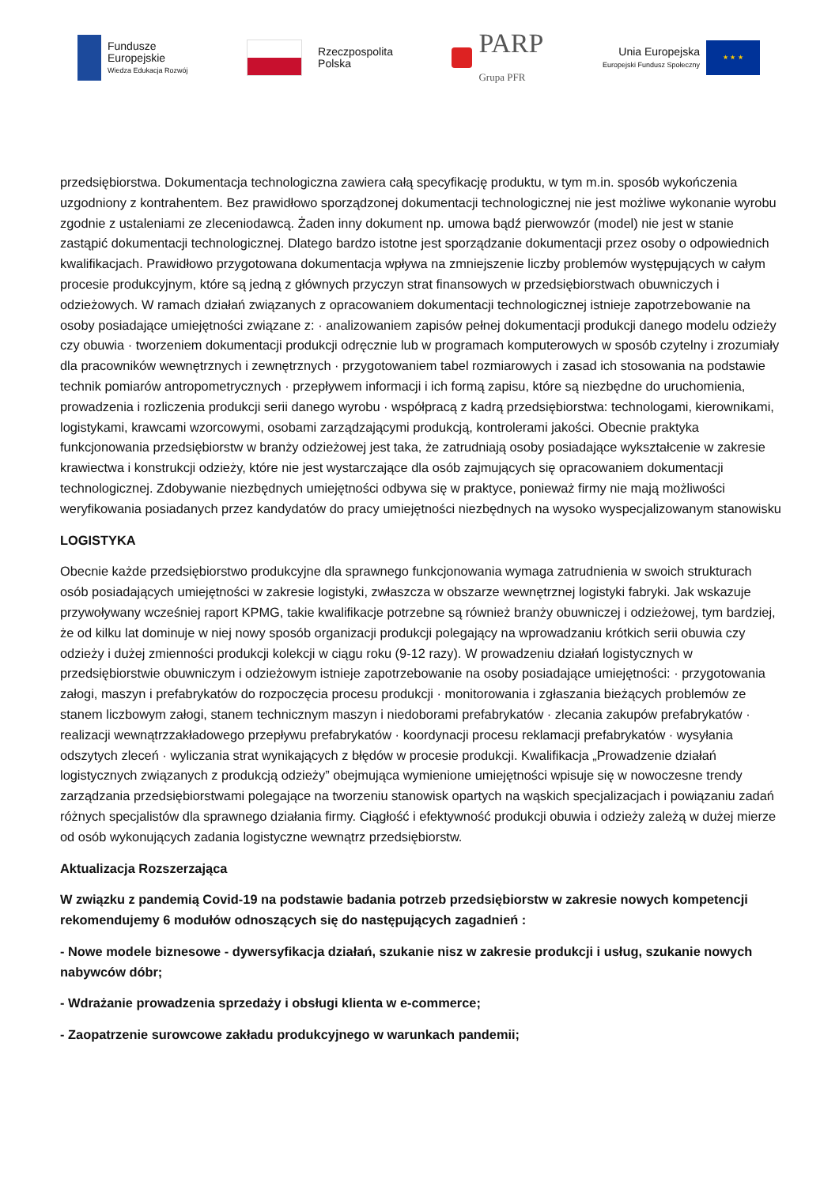Fundusze
Europejskie
Wiedza Edukacja Rozwój
Rzeczpospolita
Polska
PARP
Grupa PFR
Unia Europejska
Europejski Fundusz Społeczny
★ ★ ★
przedsiębiorstwa. Dokumentacja technologiczna zawiera całą specyfikację produktu, w tym m.in. sposób wykończenia uzgodniony z kontrahentem. Bez prawidłowo sporządzonej dokumentacji technologicznej nie jest możliwe wykonanie wyrobu zgodnie z ustaleniami ze zleceniodawcą. Żaden inny dokument np. umowa bądź pierwowzór (model) nie jest w stanie zastąpić dokumentacji technologicznej. Dlatego bardzo istotne jest sporządzanie dokumentacji przez osoby o odpowiednich kwalifikacjach. Prawidłowo przygotowana dokumentacja wpływa na zmniejszenie liczby problemów występujących w całym procesie produkcyjnym, które są jedną z głównych przyczyn strat finansowych w przedsiębiorstwach obuwniczych i odzieżowych. W ramach działań związanych z opracowaniem dokumentacji technologicznej istnieje zapotrzebowanie na osoby posiadające umiejętności związane z: · analizowaniem zapisów pełnej dokumentacji produkcji danego modelu odzieży czy obuwia · tworzeniem dokumentacji produkcji odręcznie lub w programach komputerowych w sposób czytelny i zrozumiały dla pracowników wewnętrznych i zewnętrznych · przygotowaniem tabel rozmiarowych i zasad ich stosowania na podstawie technik pomiarów antropometrycznych · przepływem informacji i ich formą zapisu, które są niezbędne do uruchomienia, prowadzenia i rozliczenia produkcji serii danego wyrobu · współpracą z kadrą przedsiębiorstwa: technologami, kierownikami, logistykami, krawcami wzorcowymi, osobami zarządzającymi produkcją, kontrolerami jakości. Obecnie praktyka funkcjonowania przedsiębiorstw w branży odzieżowej jest taka, że zatrudniają osoby posiadające wykształcenie w zakresie krawiectwa i konstrukcji odzieży, które nie jest wystarczające dla osób zajmujących się opracowaniem dokumentacji technologicznej. Zdobywanie niezbędnych umiejętności odbywa się w praktyce, ponieważ firmy nie mają możliwości weryfikowania posiadanych przez kandydatów do pracy umiejętności niezbędnych na wysoko wyspecjalizowanym stanowisku
LOGISTYKA
Obecnie każde przedsiębiorstwo produkcyjne dla sprawnego funkcjonowania wymaga zatrudnienia w swoich strukturach osób posiadających umiejętności w zakresie logistyki, zwłaszcza w obszarze wewnętrznej logistyki fabryki. Jak wskazuje przywoływany wcześniej raport KPMG, takie kwalifikacje potrzebne są również branży obuwniczej i odzieżowej, tym bardziej, że od kilku lat dominuje w niej nowy sposób organizacji produkcji polegający na wprowadzaniu krótkich serii obuwia czy odzieży i dużej zmienności produkcji kolekcji w ciągu roku (9-12 razy). W prowadzeniu działań logistycznych w przedsiębiorstwie obuwniczym i odzieżowym istnieje zapotrzebowanie na osoby posiadające umiejętności: · przygotowania załogi, maszyn i prefabrykatów do rozpoczęcia procesu produkcji · monitorowania i zgłaszania bieżących problemów ze stanem liczbowym załogi, stanem technicznym maszyn i niedoborami prefabrykatów · zlecania zakupów prefabrykatów · realizacji wewnątrzzakładowego przepływu prefabrykatów · koordynacji procesu reklamacji prefabrykatów · wysyłania odszytych zleceń · wyliczania strat wynikających z błędów w procesie produkcji. Kwalifikacja „Prowadzenie działań logistycznych związanych z produkcją odzieży” obejmująca wymienione umiejętności wpisuje się w nowoczesne trendy zarządzania przedsiębiorstwami polegające na tworzeniu stanowisk opartych na wąskich specjalizacjach i powiązaniu zadań różnych specjalistów dla sprawnego działania firmy. Ciągłość i efektywność produkcji obuwia i odzieży zależą w dużej mierze od osób wykonujących zadania logistyczne wewnątrz przedsiębiorstw.
Aktualizacja Rozszerzająca
W związku z pandemią Covid-19 na podstawie badania potrzeb przedsiębiorstw w zakresie nowych kompetencji rekomendujemy 6 modułów odnoszących się do następujących zagadnień :
- Nowe modele biznesowe - dywersyfikacja działań, szukanie nisz w zakresie produkcji i usług, szukanie nowych nabywców dóbr;
- Wdrażanie prowadzenia sprzedaży i obsługi klienta w e-commerce;
- Zaopatrzenie surowcowe zakładu produkcyjnego w warunkach pandemii;